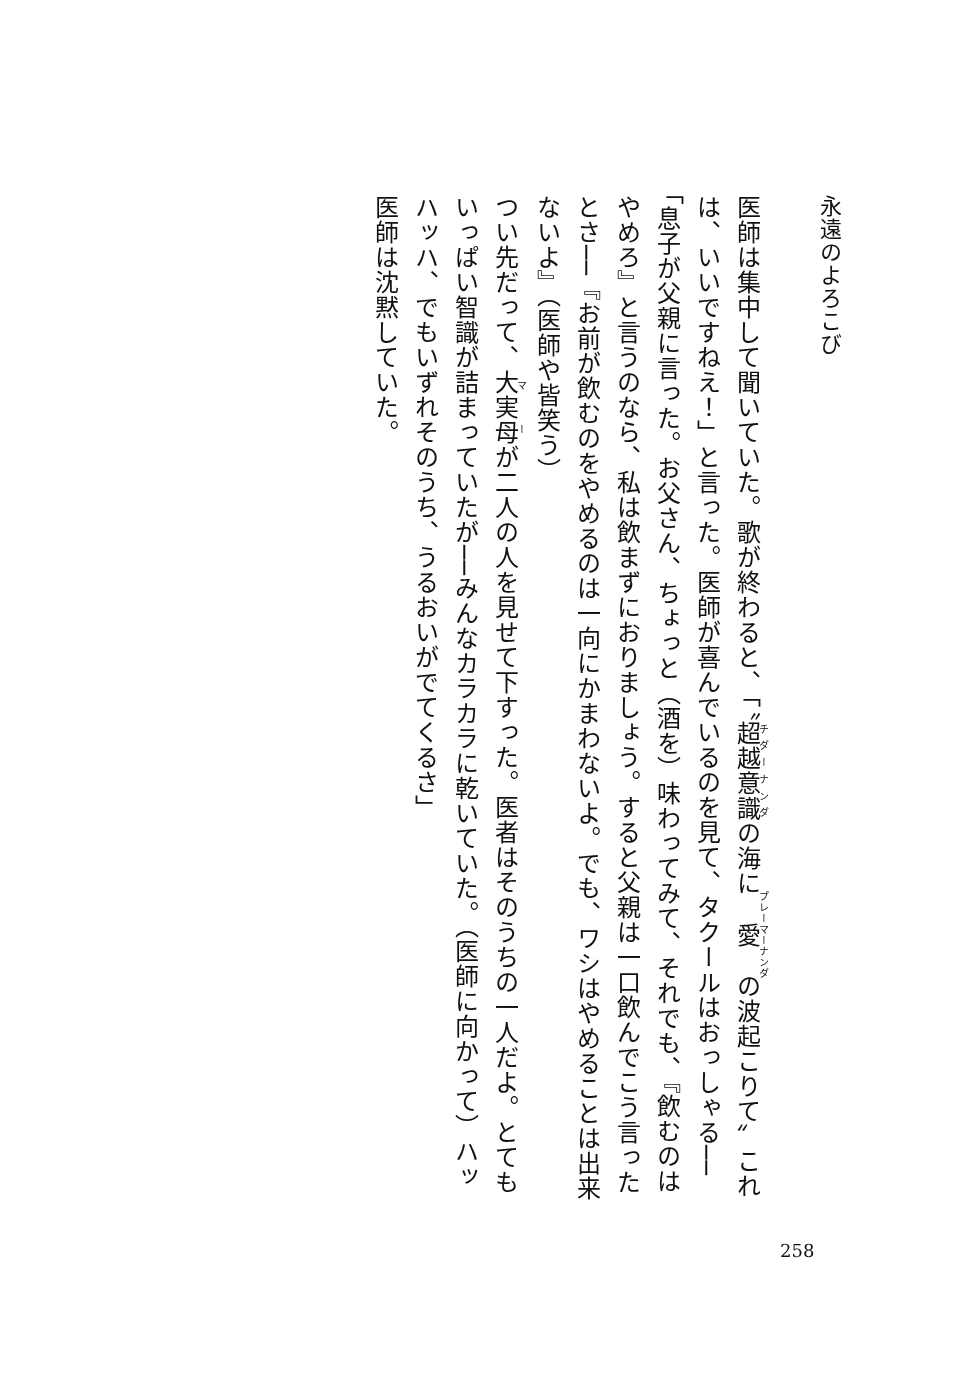永遠のよろこび
医師は集中して聞いていた。歌が終わると、「〝超越意識の海に愛の波起こりて〟これは、いいですねえ！」と言った。医師が喜んでいるのを見て、タクールはおっしゃる──「息子が父親に言った。お父さん、ちょっと（酒を）味わってみて、それでも、『飲むのはやめろ』と言うのなら、私は飲まずにおりましょう。すると父親は一口飲んでこう言ったとさ──『お前が飲むのをやめるのは一向にかまわないよ。でも、ワシはやめることは出来ないよ』（医師や皆笑う）
つい先だって、大実母が二人の人を見せて下すった。医者はそのうちの一人だよ。とてもいっぱい智識が詰まっていたが──みんなカラカラに乾いていた。（医師に向かって）ハッハッハ、でもいずれそのうち、うるおいがでてくるさ」
医師は沈黙していた。
258